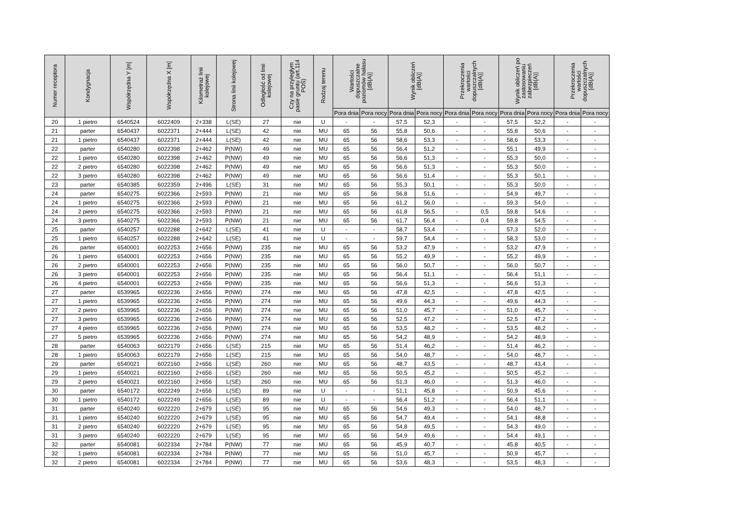| Numer receptora | Kondygnacja | Współrzędna Y [m] | Współrzędna X [m] | Kilometraż linii kolejowej | Strona linii kolejowej | Odległość od linii kolejowej | Czy na przyległym pasie gruntu (art.114 POŚ) | Rodzaj terenu | Wartości dopuszczalne poziomów hałasu [dB(A)] | | Wynik obliczeń [dB(A)] | | Przekroczenia wartości dopuszczalnych [dB(A)] | | Wynik obliczeń po zastosowaniu zabezpieczeń [dB(A)] | | Przekroczenia wartości dopuszczalnych [dB(A)] | |
| --- | --- | --- | --- | --- | --- | --- | --- | --- | --- | --- | --- | --- | --- | --- | --- | --- | --- | --- |
| | | | | | | | | | Pora dnia | Pora nocy | Pora dnia | Pora nocy | Pora dnia | Pora nocy | Pora dnia | Pora nocy | Pora dnia | Pora nocy |
| 20 | 1 pietro | 6540524 | 6022409 | 2+338 | L(SE) | 27 | nie | U | - | - | 57,5 | 52,3 | - | - | 57,5 | 52,2 | - | - |
| 21 | parter | 6540437 | 6022371 | 2+444 | L(SE) | 42 | nie | MU | 65 | 56 | 55,8 | 50,6 | - | - | 55,8 | 50,6 | - | - |
| 21 | 1 pietro | 6540437 | 6022371 | 2+444 | L(SE) | 42 | nie | MU | 65 | 56 | 58,6 | 53,3 | - | - | 58,6 | 53,3 | - | - |
| 22 | parter | 6540280 | 6022398 | 2+462 | P(NW) | 49 | nie | MU | 65 | 56 | 56,4 | 51,2 | - | - | 55,1 | 49,9 | - | - |
| 22 | 1 pietro | 6540280 | 6022398 | 2+462 | P(NW) | 49 | nie | MU | 65 | 56 | 56,6 | 51,3 | - | - | 55,3 | 50,0 | - | - |
| 22 | 2 pietro | 6540280 | 6022398 | 2+462 | P(NW) | 49 | nie | MU | 65 | 56 | 56,6 | 51,3 | - | - | 55,3 | 50,0 | - | - |
| 22 | 3 pietro | 6540280 | 6022398 | 2+462 | P(NW) | 49 | nie | MU | 65 | 56 | 56,6 | 51,4 | - | - | 55,3 | 50,1 | - | - |
| 23 | parter | 6540385 | 6022359 | 2+496 | L(SE) | 31 | nie | MU | 65 | 56 | 55,3 | 50,1 | - | - | 55,3 | 50,0 | - | - |
| 24 | parter | 6540275 | 6022366 | 2+593 | P(NW) | 21 | nie | MU | 65 | 56 | 56,8 | 51,6 | - | - | 54,9 | 49,7 | - | - |
| 24 | 1 pietro | 6540275 | 6022366 | 2+593 | P(NW) | 21 | nie | MU | 65 | 56 | 61,2 | 56,0 | - | - | 59,3 | 54,0 | - | - |
| 24 | 2 pietro | 6540275 | 6022366 | 2+593 | P(NW) | 21 | nie | MU | 65 | 56 | 61,8 | 56,5 | - | 0,5 | 59,8 | 54,6 | - | - |
| 24 | 3 pietro | 6540275 | 6022366 | 2+593 | P(NW) | 21 | nie | MU | 65 | 56 | 61,7 | 56,4 | - | 0,4 | 59,8 | 54,5 | - | - |
| 25 | parter | 6540257 | 6022288 | 2+642 | L(SE) | 41 | nie | U | - | - | 58,7 | 53,4 | - | - | 57,3 | 52,0 | - | - |
| 25 | 1 pietro | 6540257 | 6022288 | 2+642 | L(SE) | 41 | nie | U | - | - | 59,7 | 54,4 | - | - | 58,3 | 53,0 | - | - |
| 26 | parter | 6540001 | 6022253 | 2+656 | P(NW) | 235 | nie | MU | 65 | 56 | 53,2 | 47,9 | - | - | 53,2 | 47,9 | - | - |
| 26 | 1 pietro | 6540001 | 6022253 | 2+656 | P(NW) | 235 | nie | MU | 65 | 56 | 55,2 | 49,9 | - | - | 55,2 | 49,9 | - | - |
| 26 | 2 pietro | 6540001 | 6022253 | 2+656 | P(NW) | 235 | nie | MU | 65 | 56 | 56,0 | 50,7 | - | - | 56,0 | 50,7 | - | - |
| 26 | 3 pietro | 6540001 | 6022253 | 2+656 | P(NW) | 235 | nie | MU | 65 | 56 | 56,4 | 51,1 | - | - | 56,4 | 51,1 | - | - |
| 26 | 4 pietro | 6540001 | 6022253 | 2+656 | P(NW) | 235 | nie | MU | 65 | 56 | 56,6 | 51,3 | - | - | 56,6 | 51,3 | - | - |
| 27 | parter | 6539965 | 6022236 | 2+656 | P(NW) | 274 | nie | MU | 65 | 56 | 47,8 | 42,5 | - | - | 47,8 | 42,5 | - | - |
| 27 | 1 pietro | 6539965 | 6022236 | 2+656 | P(NW) | 274 | nie | MU | 65 | 56 | 49,6 | 44,3 | - | - | 49,6 | 44,3 | - | - |
| 27 | 2 pietro | 6539965 | 6022236 | 2+656 | P(NW) | 274 | nie | MU | 65 | 56 | 51,0 | 45,7 | - | - | 51,0 | 45,7 | - | - |
| 27 | 3 pietro | 6539965 | 6022236 | 2+656 | P(NW) | 274 | nie | MU | 65 | 56 | 52,5 | 47,2 | - | - | 52,5 | 47,2 | - | - |
| 27 | 4 pietro | 6539965 | 6022236 | 2+656 | P(NW) | 274 | nie | MU | 65 | 56 | 53,5 | 48,2 | - | - | 53,5 | 48,2 | - | - |
| 27 | 5 pietro | 6539965 | 6022236 | 2+656 | P(NW) | 274 | nie | MU | 65 | 56 | 54,2 | 48,9 | - | - | 54,2 | 48,9 | - | - |
| 28 | parter | 6540063 | 6022179 | 2+656 | L(SE) | 215 | nie | MU | 65 | 56 | 51,4 | 46,2 | - | - | 51,4 | 46,2 | - | - |
| 28 | 1 pietro | 6540063 | 6022179 | 2+656 | L(SE) | 215 | nie | MU | 65 | 56 | 54,0 | 48,7 | - | - | 54,0 | 48,7 | - | - |
| 29 | parter | 6540021 | 6022160 | 2+656 | L(SE) | 260 | nie | MU | 65 | 56 | 48,7 | 43,5 | - | - | 48,7 | 43,4 | - | - |
| 29 | 1 pietro | 6540021 | 6022160 | 2+656 | L(SE) | 260 | nie | MU | 65 | 56 | 50,5 | 45,2 | - | - | 50,5 | 45,2 | - | - |
| 29 | 2 pietro | 6540021 | 6022160 | 2+656 | L(SE) | 260 | nie | MU | 65 | 56 | 51,3 | 46,0 | - | - | 51,3 | 46,0 | - | - |
| 30 | parter | 6540172 | 6022249 | 2+656 | L(SE) | 89 | nie | U | - | - | 51,1 | 45,8 | - | - | 50,9 | 45,6 | - | - |
| 30 | 1 pietro | 6540172 | 6022249 | 2+656 | L(SE) | 89 | nie | U | - | - | 56,4 | 51,2 | - | - | 56,4 | 51,1 | - | - |
| 31 | parter | 6540240 | 6022220 | 2+679 | L(SE) | 95 | nie | MU | 65 | 56 | 54,6 | 49,3 | - | - | 54,0 | 48,7 | - | - |
| 31 | 1 pietro | 6540240 | 6022220 | 2+679 | L(SE) | 95 | nie | MU | 65 | 56 | 54,7 | 49,4 | - | - | 54,1 | 48,8 | - | - |
| 31 | 2 pietro | 6540240 | 6022220 | 2+679 | L(SE) | 95 | nie | MU | 65 | 56 | 54,8 | 49,5 | - | - | 54,3 | 49,0 | - | - |
| 31 | 3 pietro | 6540240 | 6022220 | 2+679 | L(SE) | 95 | nie | MU | 65 | 56 | 54,9 | 49,6 | - | - | 54,4 | 49,1 | - | - |
| 32 | parter | 6540081 | 6022334 | 2+784 | P(NW) | 77 | nie | MU | 65 | 56 | 45,9 | 40,7 | - | - | 45,8 | 40,5 | - | - |
| 32 | 1 pietro | 6540081 | 6022334 | 2+784 | P(NW) | 77 | nie | MU | 65 | 56 | 51,0 | 45,7 | - | - | 50,9 | 45,7 | - | - |
| 32 | 2 pietro | 6540081 | 6022334 | 2+784 | P(NW) | 77 | nie | MU | 65 | 56 | 53,6 | 48,3 | - | - | 53,5 | 48,3 | - | - |